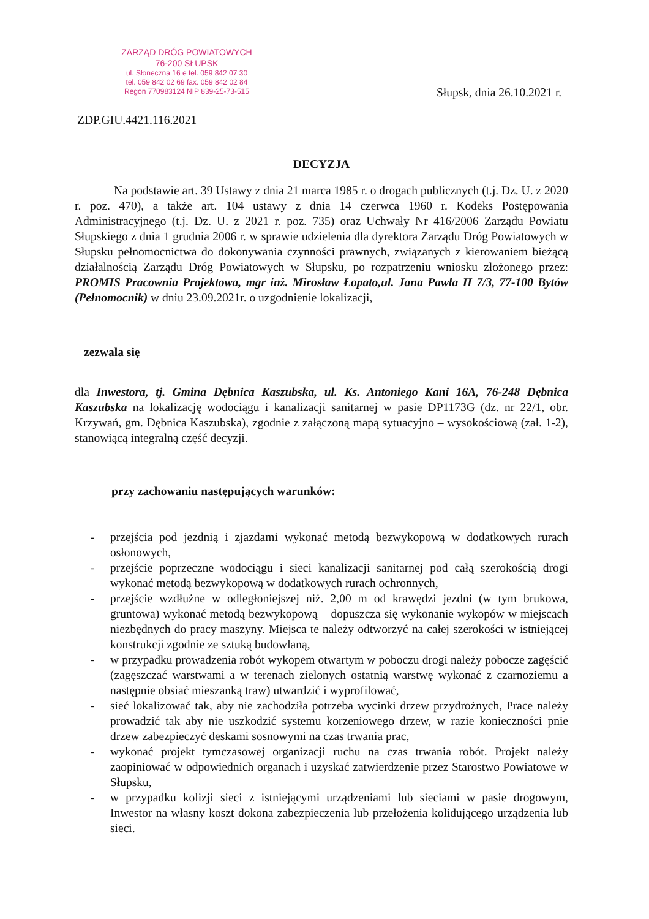ZARZĄD DRÓG POWIATOWYCH
76-200 SŁUPSK
ul. Słoneczna 16 e tel. 059 842 07 30
tel. 059 842 02 69 fax. 059 842 02 84
Regon 770983124 NIP 839-25-73-515
Słupsk, dnia 26.10.2021 r.
ZDP.GIU.4421.116.2021
DECYZJA
Na podstawie art. 39 Ustawy z dnia 21 marca 1985 r. o drogach publicznych (t.j. Dz. U. z 2020 r. poz. 470), a także art. 104 ustawy z dnia 14 czerwca 1960 r. Kodeks Postępowania Administracyjnego (t.j. Dz. U. z 2021 r. poz. 735) oraz Uchwały Nr 416/2006 Zarządu Powiatu Słupskiego z dnia 1 grudnia 2006 r. w sprawie udzielenia dla dyrektora Zarządu Dróg Powiatowych w Słupsku pełnomocnictwa do dokonywania czynności prawnych, związanych z kierowaniem bieżącą działalnością Zarządu Dróg Powiatowych w Słupsku, po rozpatrzeniu wniosku złożonego przez: PROMIS Pracownia Projektowa, mgr inż. Mirosław Łopato,ul. Jana Pawła II 7/3, 77-100 Bytów (Pełnomocnik) w dniu 23.09.2021r. o uzgodnienie lokalizacji,
zezwala się
dla Inwestora, tj. Gmina Dębnica Kaszubska, ul. Ks. Antoniego Kani 16A, 76-248 Dębnica Kaszubska na lokalizację wodociągu i kanalizacji sanitarnej w pasie DP1173G (dz. nr 22/1, obr. Krzywań, gm. Dębnica Kaszubska), zgodnie z załączoną mapą sytuacyjno – wysokościową (zał. 1-2), stanowiącą integralną część decyzji.
przy zachowaniu następujących warunków:
- przejścia pod jezdnią i zjazdami wykonać metodą bezwykopową w dodatkowych rurach osłonowych,
- przejście poprzeczne wodociągu i sieci kanalizacji sanitarnej pod całą szerokością drogi wykonać metodą bezwykopową w dodatkowych rurach ochronnych,
- przejście wzdłużne w odległoniejszej niż. 2,00 m od krawędzi jezdni (w tym brukowa, gruntowa) wykonać metodą bezwykopową – dopuszcza się wykonanie wykopów w miejscach niezbędnych do pracy maszyny. Miejsca te należy odtworzyć na całej szerokości w istniejącej konstrukcji zgodnie ze sztuką budowlaną,
- w przypadku prowadzenia robót wykopem otwartym w poboczu drogi należy pobocze zagęścić (zagęszczać warstwami a w terenach zielonych ostatnią warstwę wykonać z czarnoziemu a następnie obsiać mieszanką traw) utwardzić i wyprofilować,
- sieć lokalizować tak, aby nie zachodziła potrzeba wycinki drzew przydrożnych, Prace należy prowadzić tak aby nie uszkodzić systemu korzeniowego drzew, w razie konieczności pnie drzew zabezpieczyć deskami sosnowymi na czas trwania prac,
- wykonać projekt tymczasowej organizacji ruchu na czas trwania robót. Projekt należy zaopiniować w odpowiednich organach i uzyskać zatwierdzenie przez Starostwo Powiatowe w Słupsku,
- w przypadku kolizji sieci z istniejącymi urządzeniami lub sieciami w pasie drogowym, Inwestor na własny koszt dokona zabezpieczenia lub przełożenia kolidującego urządzenia lub sieci.